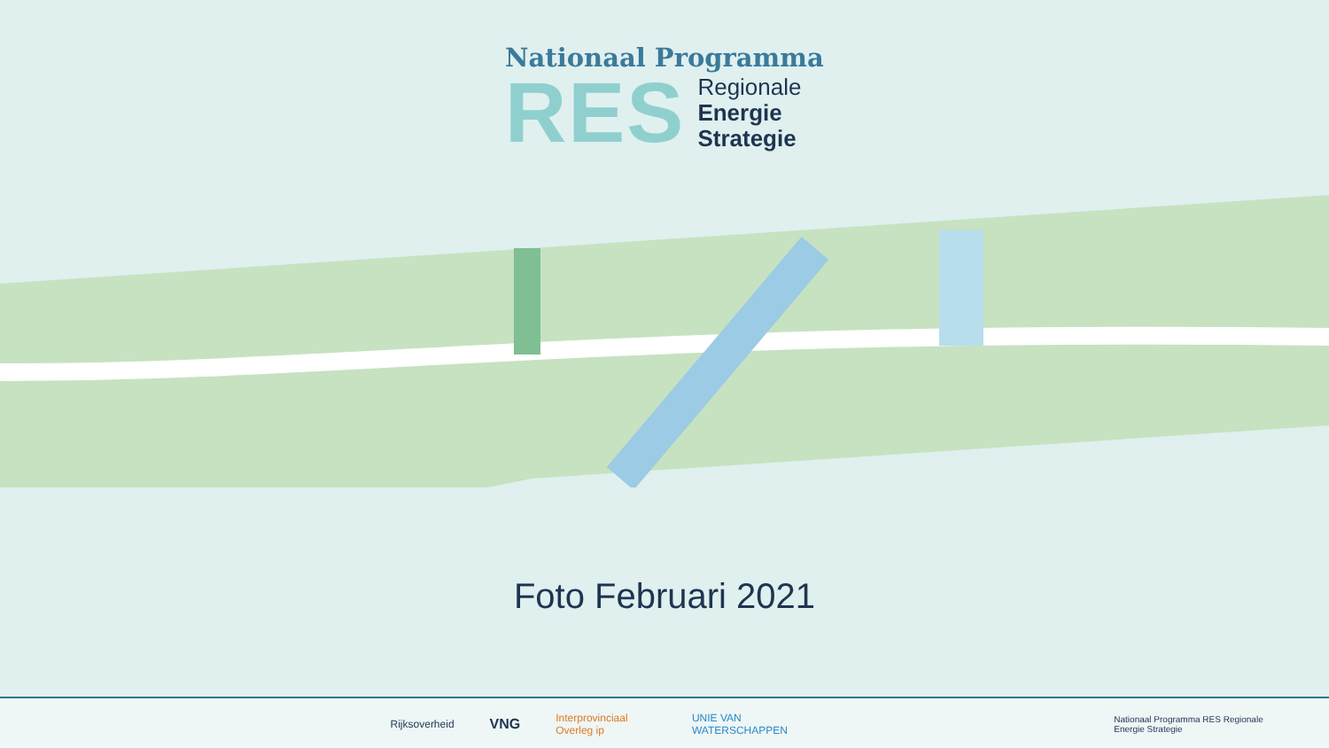Nationaal Programma
RES
Regionale
Energie
Strategie
Foto Februari 2021
Rijksoverheid VNG Interprovinciaal Overleg ip UNIE VAN WATERSCHAPPEN Nationaal Programma RES Regionale Energie Strategie